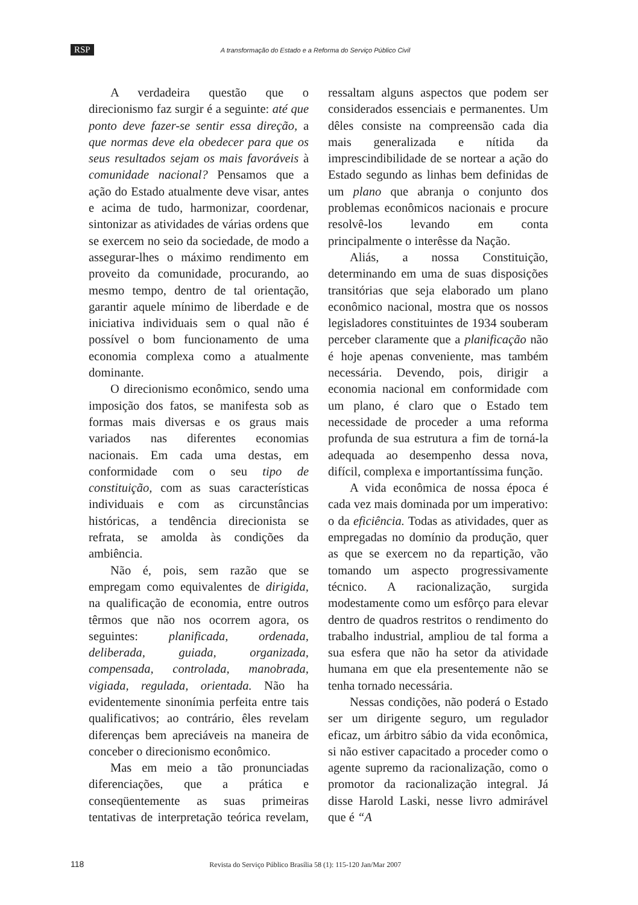RSP A transformação do Estado e a Reforma do Serviço Público Civil
A verdadeira questão que o direcionismo faz surgir é a seguinte: até que ponto deve fazer-se sentir essa direção, a que normas deve ela obedecer para que os seus resultados sejam os mais favoráveis à comunidade nacional? Pensamos que a ação do Estado atualmente deve visar, antes e acima de tudo, harmonizar, coordenar, sintonizar as atividades de várias ordens que se exercem no seio da sociedade, de modo a assegurar-lhes o máximo rendimento em proveito da comunidade, procurando, ao mesmo tempo, dentro de tal orientação, garantir aquele mínimo de liberdade e de iniciativa individuais sem o qual não é possível o bom funcionamento de uma economia complexa como a atualmente dominante.
O direcionismo econômico, sendo uma imposição dos fatos, se manifesta sob as formas mais diversas e os graus mais variados nas diferentes economias nacionais. Em cada uma destas, em conformidade com o seu tipo de constituição, com as suas características individuais e com as circunstâncias históricas, a tendência direcionista se refrata, se amolda às condições da ambiência.
Não é, pois, sem razão que se empregam como equivalentes de dirigida, na qualificação de economia, entre outros têrmos que não nos ocorrem agora, os seguintes: planificada, ordenada, deliberada, guiada, organizada, compensada, controlada, manobrada, vigiada, regulada, orientada. Não ha evidentemente sinonímia perfeita entre tais qualificativos; ao contrário, êles revelam diferenças bem apreciáveis na maneira de conceber o direcionismo econômico.
Mas em meio a tão pronunciadas diferenciações, que a prática e conseqüentemente as suas primeiras tentativas de interpretação teórica revelam, ressaltam alguns aspectos que podem ser considerados essenciais e permanentes. Um dêles consiste na compreensão cada dia mais generalizada e nítida da imprescindibilidade de se nortear a ação do Estado segundo as linhas bem definidas de um plano que abranja o conjunto dos problemas econômicos nacionais e procure resolvê-los levando em conta principalmente o interêsse da Nação.
Aliás, a nossa Constituição, determinando em uma de suas disposições transitórias que seja elaborado um plano econômico nacional, mostra que os nossos legisladores constituintes de 1934 souberam perceber claramente que a planificação não é hoje apenas conveniente, mas também necessária. Devendo, pois, dirigir a economia nacional em conformidade com um plano, é claro que o Estado tem necessidade de proceder a uma reforma profunda de sua estrutura a fim de torná-la adequada ao desempenho dessa nova, difícil, complexa e importantíssima função.
A vida econômica de nossa época é cada vez mais dominada por um imperativo: o da eficiência. Todas as atividades, quer as empregadas no domínio da produção, quer as que se exercem no da repartição, vão tomando um aspecto progressivamente técnico. A racionalização, surgida modestamente como um esfôrço para elevar dentro de quadros restritos o rendimento do trabalho industrial, ampliou de tal forma a sua esfera que não ha setor da atividade humana em que ela presentemente não se tenha tornado necessária.
Nessas condições, não poderá o Estado ser um dirigente seguro, um regulador eficaz, um árbitro sábio da vida econômica, si não estiver capacitado a proceder como o agente supremo da racionalização, como o promotor da racionalização integral. Já disse Harold Laski, nesse livro admirável que é “A
118 Revista do Serviço Público Brasília 58 (1): 115-120 Jan/Mar 2007